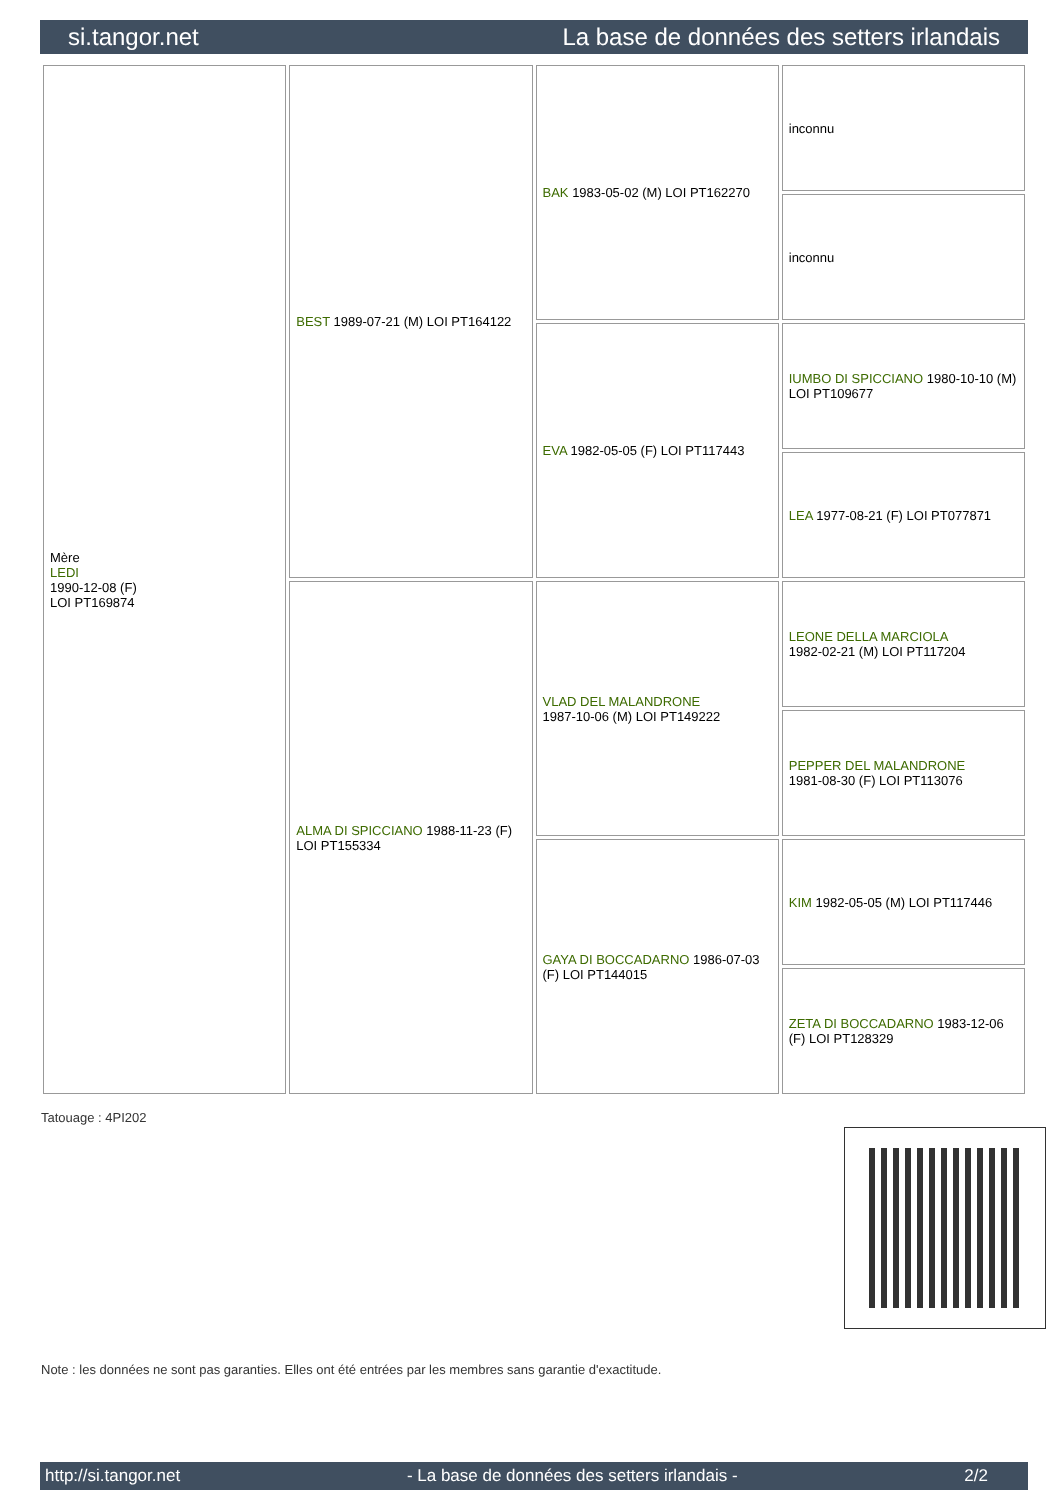si.tangor.net La base de données des setters irlandais
| Mère LEDI 1990-12-08 (F) LOI PT169874 | BEST 1989-07-21 (M) LOI PT164122 | BAK 1983-05-02 (M) LOI PT162270 | inconnu |
| | | | inconnu |
| | | EVA 1982-05-05 (F) LOI PT117443 | IUMBO DI SPICCIANO 1980-10-10 (M) LOI PT109677 |
| | | | LEA 1977-08-21 (F) LOI PT077871 |
| | ALMA DI SPICCIANO 1988-11-23 (F) LOI PT155334 | VLAD DEL MALANDRONE 1987-10-06 (M) LOI PT149222 | LEONE DELLA MARCIOLA 1982-02-21 (M) LOI PT117204 |
| | | | PEPPER DEL MALANDRONE 1981-08-30 (F) LOI PT113076 |
| | | GAYA DI BOCCADARNO 1986-07-03 (F) LOI PT144015 | KIM 1982-05-05 (M) LOI PT117446 |
| | | | ZETA DI BOCCADARNO 1983-12-06 (F) LOI PT128329 |
Tatouage : 4PI202
Note : les données ne sont pas garanties. Elles ont été entrées par les membres sans garantie d'exactitude.
http://si.tangor.net - La base de données des setters irlandais - 2/2